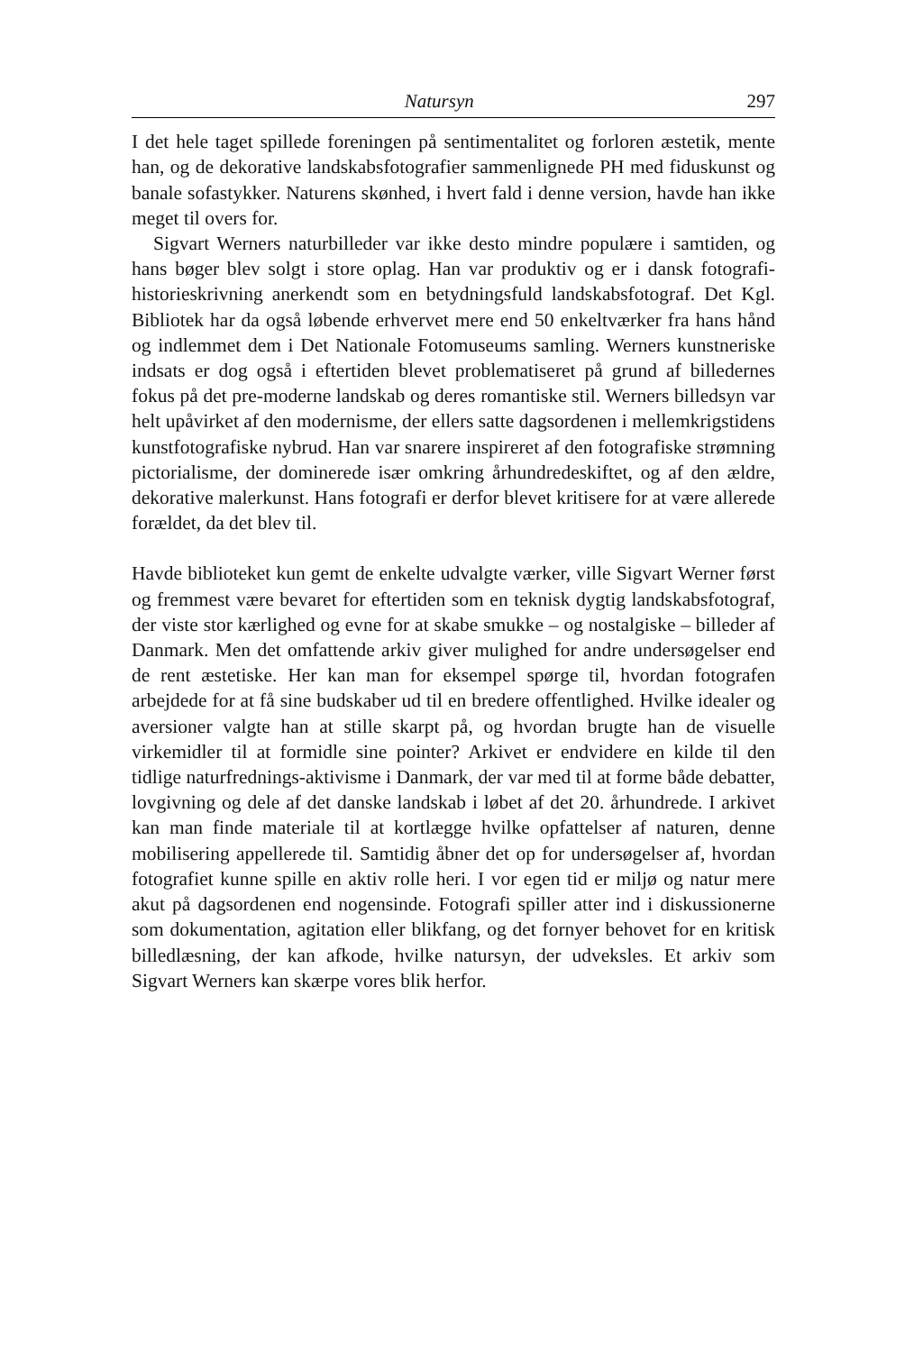Natursyn 297
I det hele taget spillede foreningen på sentimentalitet og forloren æstetik, mente han, og de dekorative landskabsfotografier sammenlignede PH med fiduskunst og banale sofastykker. Naturens skønhed, i hvert fald i denne version, havde han ikke meget til overs for.
Sigvart Werners naturbilleder var ikke desto mindre populære i samtiden, og hans bøger blev solgt i store oplag. Han var produktiv og er i dansk fotografi-historieskrivning anerkendt som en betydningsfuld landskabsfotograf. Det Kgl. Bibliotek har da også løbende erhvervet mere end 50 enkeltværker fra hans hånd og indlemmet dem i Det Nationale Fotomuseums samling. Werners kunstneriske indsats er dog også i eftertiden blevet problematiseret på grund af billedernes fokus på det pre-moderne landskab og deres romantiske stil. Werners billedsyn var helt upåvirket af den modernisme, der ellers satte dagsordenen i mellemkrigstidens kunstfotografiske nybrud. Han var snarere inspireret af den fotografiske strømning pictorialisme, der dominerede især omkring århundredeskiftet, og af den ældre, dekorative malerkunst. Hans fotografi er derfor blevet kritisere for at være allerede forældet, da det blev til.
Havde biblioteket kun gemt de enkelte udvalgte værker, ville Sigvart Werner først og fremmest være bevaret for eftertiden som en teknisk dygtig landskabsfotograf, der viste stor kærlighed og evne for at skabe smukke – og nostalgiske – billeder af Danmark. Men det omfattende arkiv giver mulighed for andre undersøgelser end de rent æstetiske. Her kan man for eksempel spørge til, hvordan fotografen arbejdede for at få sine budskaber ud til en bredere offentlighed. Hvilke idealer og aversioner valgte han at stille skarpt på, og hvordan brugte han de visuelle virkemidler til at formidle sine pointer? Arkivet er endvidere en kilde til den tidlige naturfrednings-aktivisme i Danmark, der var med til at forme både debatter, lovgivning og dele af det danske landskab i løbet af det 20. århundrede. I arkivet kan man finde materiale til at kortlægge hvilke opfattelser af naturen, denne mobilisering appellerede til. Samtidig åbner det op for undersøgelser af, hvordan fotografiet kunne spille en aktiv rolle heri. I vor egen tid er miljø og natur mere akut på dagsordenen end nogensinde. Fotografi spiller atter ind i diskussionerne som dokumentation, agitation eller blikfang, og det fornyer behovet for en kritisk billedlæsning, der kan afkode, hvilke natursyn, der udveksles. Et arkiv som Sigvart Werners kan skærpe vores blik herfor.